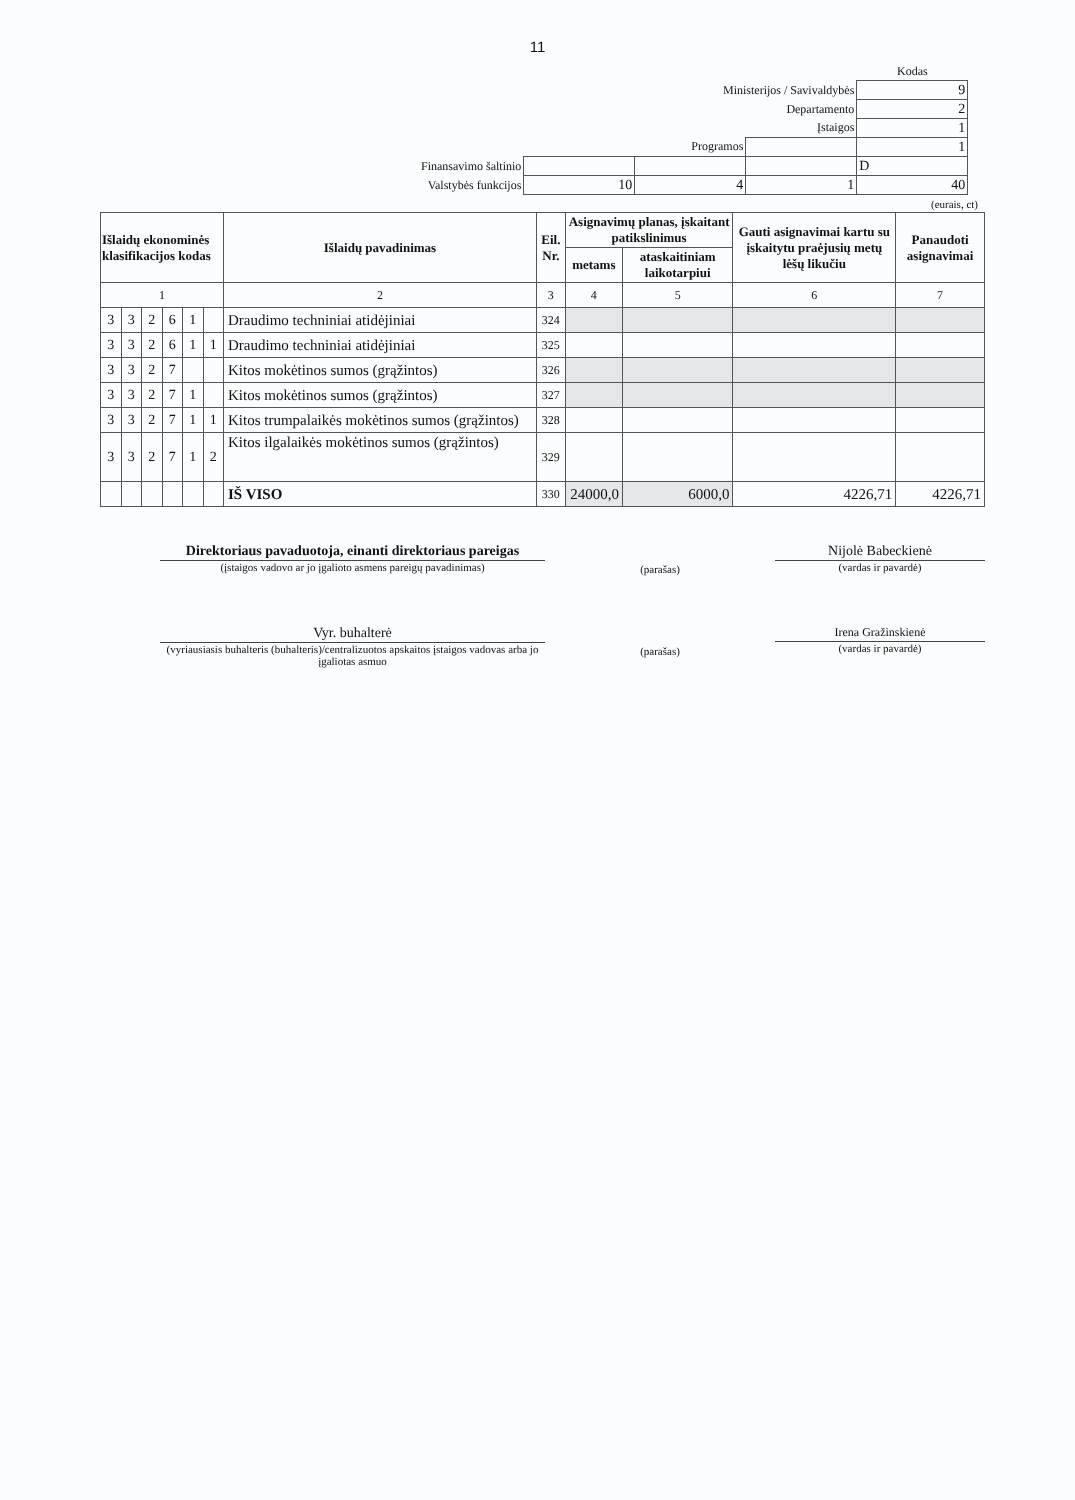11
| | | | | Kodas |
| Ministerijos / Savivaldybės | | | | 9 |
| Departamento | | | | 2 |
| Įstaigos | | | | 1 |
| Programos | | | | 1 |
| Finansavimo šaltinio | | | | D |
| Valstybės funkcijos | 10 | 4 | 1 | 40 |
(eurais, ct)
| Išlaidų ekonominės klasifikacijos kodas | | | | | | Išlaidų pavadinimas | Eil. Nr. | Asignavimų planas, įskaitant patikslinimus | | Gauti asignavimai kartu su įskaitytu praėjusių metų lėšų likučiu | Panaudoti asignavimai |
| --- | --- | --- | --- | --- | --- | --- | --- | --- | --- | --- | --- |
| | | | | | | | | metams | ataskaitiniam laikotarpiui | | |
| 1 | | | | | | 2 | 3 | 4 | 5 | 6 | 7 |
| 3 | 3 | 2 | 6 | 1 | | Draudimo techniniai atidėjiniai | 324 | | | | |
| 3 | 3 | 2 | 6 | 1 | 1 | Draudimo techniniai atidėjiniai | 325 | | | | |
| 3 | 3 | 2 | 7 | | | Kitos mokėtinos sumos (grąžintos) | 326 | | | | |
| 3 | 3 | 2 | 7 | 1 | | Kitos mokėtinos sumos (grąžintos) | 327 | | | | |
| 3 | 3 | 2 | 7 | 1 | 1 | Kitos trumpalaikės mokėtinos sumos (grąžintos) | 328 | | | | |
| 3 | 3 | 2 | 7 | 1 | 2 | Kitos ilgalaikės mokėtinos sumos (grąžintos) | 329 | | | | |
| | | | | | | IŠ VISO | 330 | 24000,0 | 6000,0 | 4226,71 | 4226,71 |
Direktoriaus pavaduotoja, einanti direktoriaus pareigas
(įstaigos vadovo ar jo įgalioto asmens pareigų pavadinimas)
(parašas)
Nijolė Babeckienė
(vardas ir pavardė)
Vyr. buhalterė
(vyriausiasis buhalteris (buhalteris)/centralizuotos apskaitos įstaigos vadovas arba jo įgaliotas asmuo
(parašas)
Irena Gražinskienė
(vardas ir pavardė)